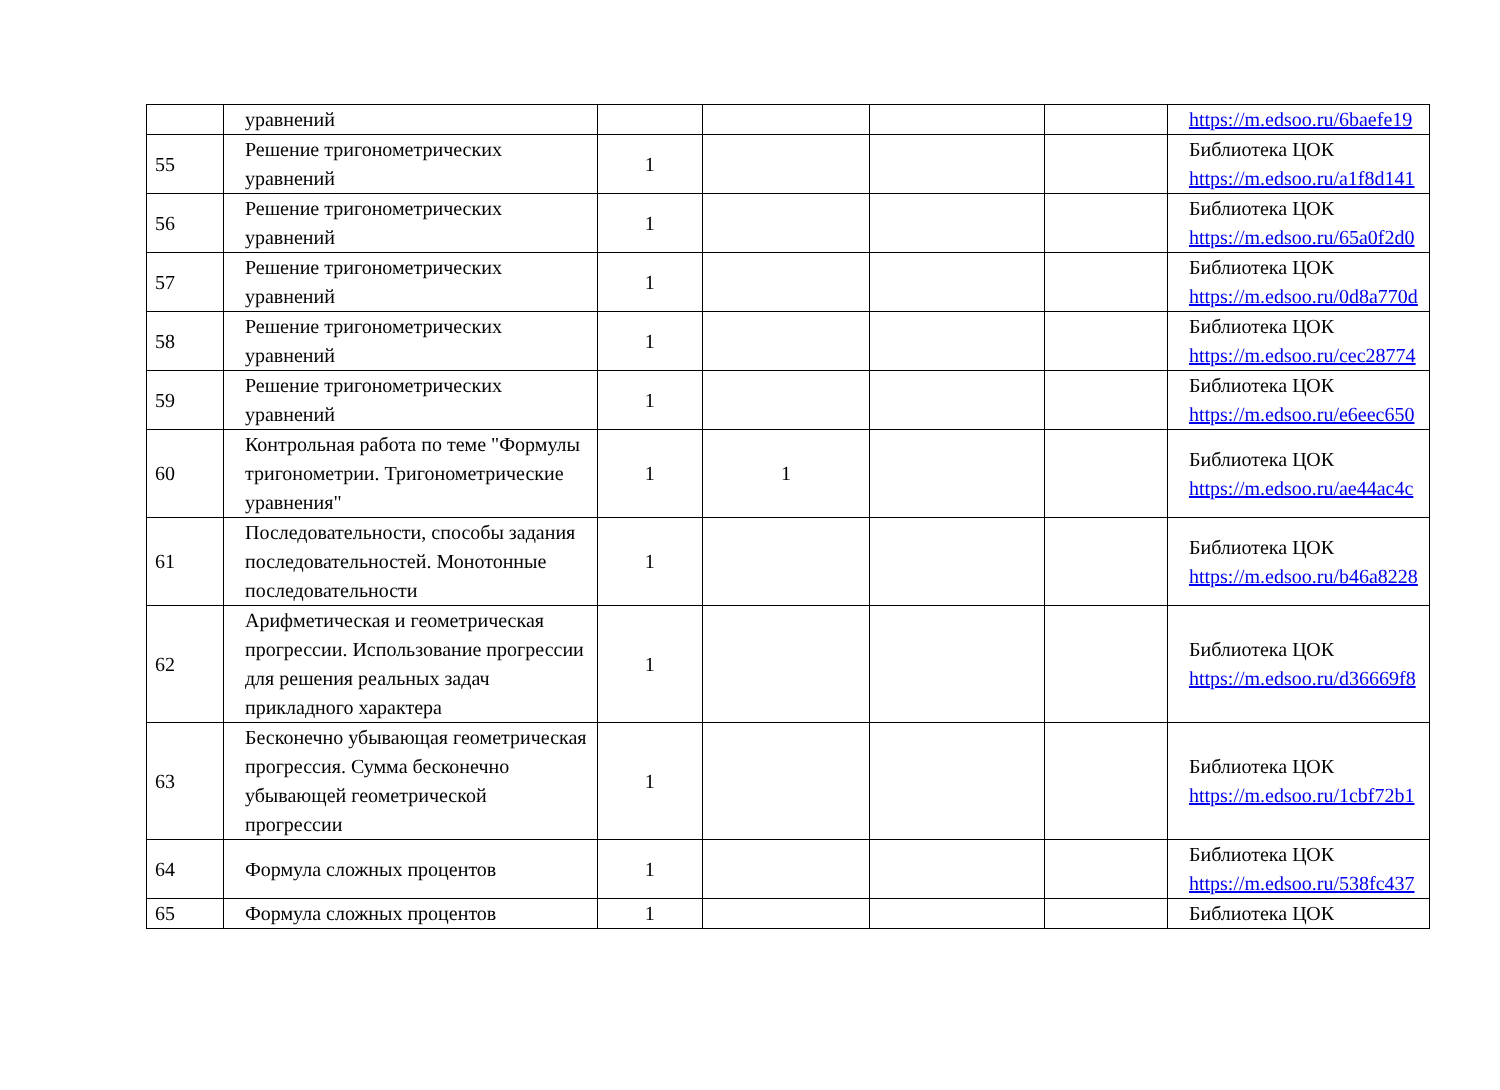| | уравнений | | | | | https://m.edsoo.ru/6baefe19 |
| 55 | Решение тригонометрических уравнений | 1 | | | | Библиотека ЦОК https://m.edsoo.ru/a1f8d141 |
| 56 | Решение тригонометрических уравнений | 1 | | | | Библиотека ЦОК https://m.edsoo.ru/65a0f2d0 |
| 57 | Решение тригонометрических уравнений | 1 | | | | Библиотека ЦОК https://m.edsoo.ru/0d8a770d |
| 58 | Решение тригонометрических уравнений | 1 | | | | Библиотека ЦОК https://m.edsoo.ru/cec28774 |
| 59 | Решение тригонометрических уравнений | 1 | | | | Библиотека ЦОК https://m.edsoo.ru/e6eec650 |
| 60 | Контрольная работа по теме "Формулы тригонометрии. Тригонометрические уравнения" | 1 | 1 | | | Библиотека ЦОК https://m.edsoo.ru/ae44ac4c |
| 61 | Последовательности, способы задания последовательностей. Монотонные последовательности | 1 | | | | Библиотека ЦОК https://m.edsoo.ru/b46a8228 |
| 62 | Арифметическая и геометрическая прогрессии. Использование прогрессии для решения реальных задач прикладного характера | 1 | | | | Библиотека ЦОК https://m.edsoo.ru/d36669f8 |
| 63 | Бесконечно убывающая геометрическая прогрессия. Сумма бесконечно убывающей геометрической прогрессии | 1 | | | | Библиотека ЦОК https://m.edsoo.ru/1cbf72b1 |
| 64 | Формула сложных процентов | 1 | | | | Библиотека ЦОК https://m.edsoo.ru/538fc437 |
| 65 | Формула сложных процентов | 1 | | | | Библиотека ЦОК |